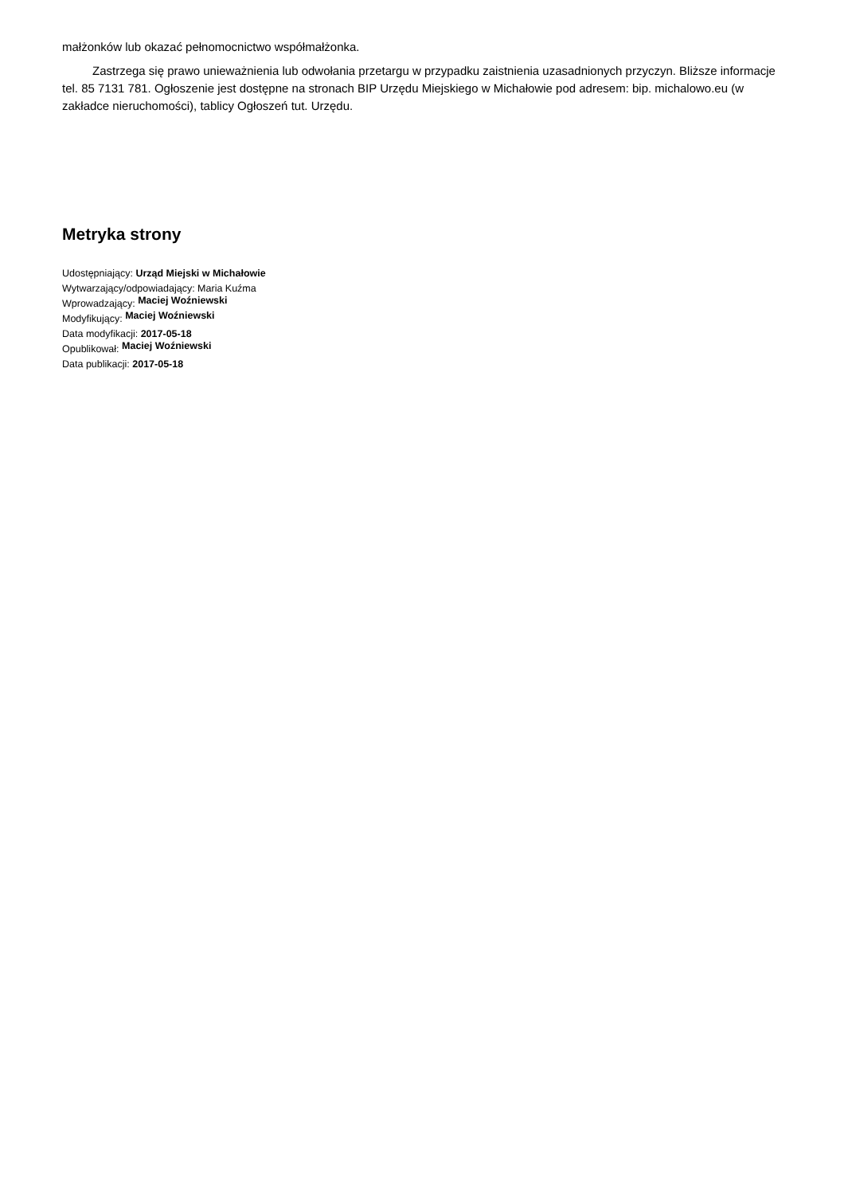małżonków lub okazać pełnomocnictwo współmałżonka.
Zastrzega się prawo unieważnienia lub odwołania przetargu w przypadku zaistnienia uzasadnionych przyczyn. Bliższe informacje tel. 85 7131 781. Ogłoszenie jest dostępne na stronach BIP Urzędu Miejskiego w Michałowie pod adresem: bip. michalowo.eu (w zakładce nieruchomości), tablicy Ogłoszeń tut. Urzędu.
Metryka strony
Udostępniający: Urząd Miejski w Michałowie
Wytwarzający/odpowiadający: Maria Kuźma
Wprowadzający: Maciej Woźniewski
Modyfikujący: Maciej Woźniewski
Data modyfikacji: 2017-05-18
Opublikował: Maciej Woźniewski
Data publikacji: 2017-05-18